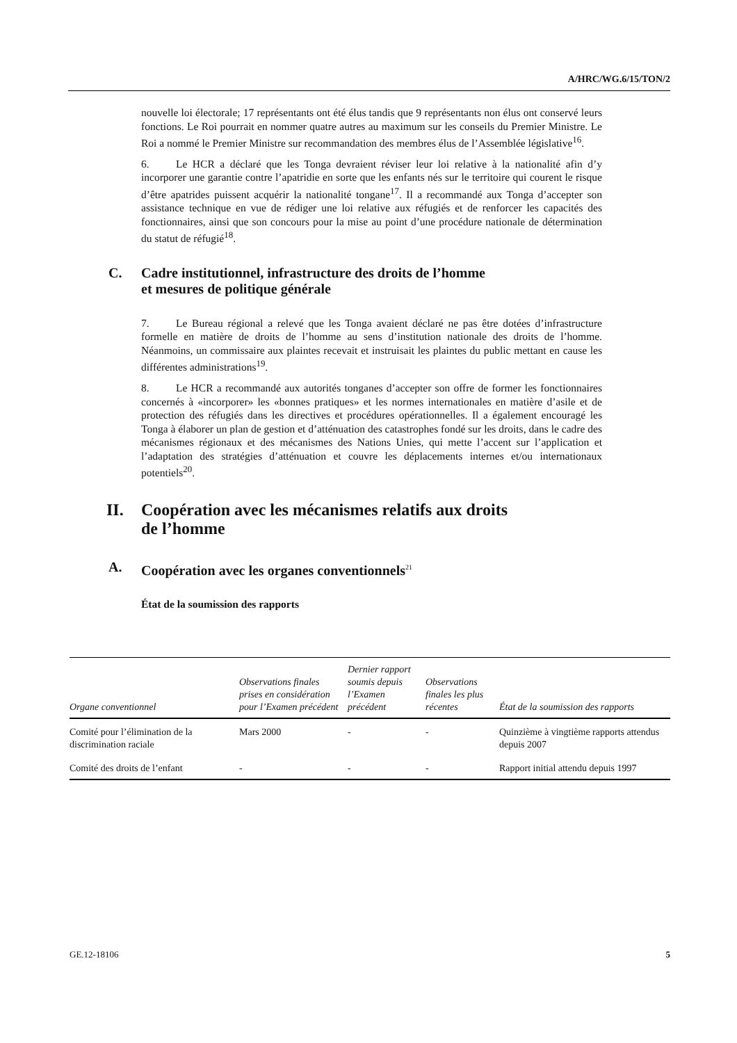A/HRC/WG.6/15/TON/2
nouvelle loi électorale; 17 représentants ont été élus tandis que 9 représentants non élus ont conservé leurs fonctions. Le Roi pourrait en nommer quatre autres au maximum sur les conseils du Premier Ministre. Le Roi a nommé le Premier Ministre sur recommandation des membres élus de l’Assemblée législative<sup>16</sup>.
6. Le HCR a déclaré que les Tonga devraient réviser leur loi relative à la nationalité afin d’y incorporer une garantie contre l’apatridie en sorte que les enfants nés sur le territoire qui courent le risque d’être apatrides puissent acquérir la nationalité tongane<sup>17</sup>. Il a recommandé aux Tonga d’accepter son assistance technique en vue de rédiger une loi relative aux réfugiés et de renforcer les capacités des fonctionnaires, ainsi que son concours pour la mise au point d’une procédure nationale de détermination du statut de réfugié<sup>18</sup>.
C. Cadre institutionnel, infrastructure des droits de l’homme
et mesures de politique générale
7. Le Bureau régional a relevé que les Tonga avaient déclaré ne pas être dotées d’infrastructure formelle en matière de droits de l’homme au sens d’institution nationale des droits de l’homme. Néanmoins, un commissaire aux plaintes recevait et instruisait les plaintes du public mettant en cause les différentes administrations<sup>19</sup>.
8. Le HCR a recommandé aux autorités tonganes d’accepter son offre de former les fonctionnaires concernés à «incorporer» les «bonnes pratiques» et les normes internationales en matière d’asile et de protection des réfugiés dans les directives et procédures opérationnelles. Il a également encouragé les Tonga à élaborer un plan de gestion et d’atténuation des catastrophes fondé sur les droits, dans le cadre des mécanismes régionaux et des mécanismes des Nations Unies, qui mette l’accent sur l’application et l’adaptation des stratégies d’atténuation et couvre les déplacements internes et/ou internationaux potentiels<sup>20</sup>.
II. Coopération avec les mécanismes relatifs aux droits
de l’homme
A. Coopération avec les organes conventionnels<sup>21</sup>
État de la soumission des rapports
| Organe conventionnel | Observations finales prises en considération pour l’Examen précédent | Dernier rapport soumis depuis l’Examen précédent | Observations finales les plus récentes | État de la soumission des rapports |
| --- | --- | --- | --- | --- |
| Comité pour l’élimination de la discrimination raciale | Mars 2000 | - | - | Quinzième à vingtième rapports attendus depuis 2007 |
| Comité des droits de l’enfant | - | - | - | Rapport initial attendu depuis 1997 |
GE.12-18106 5